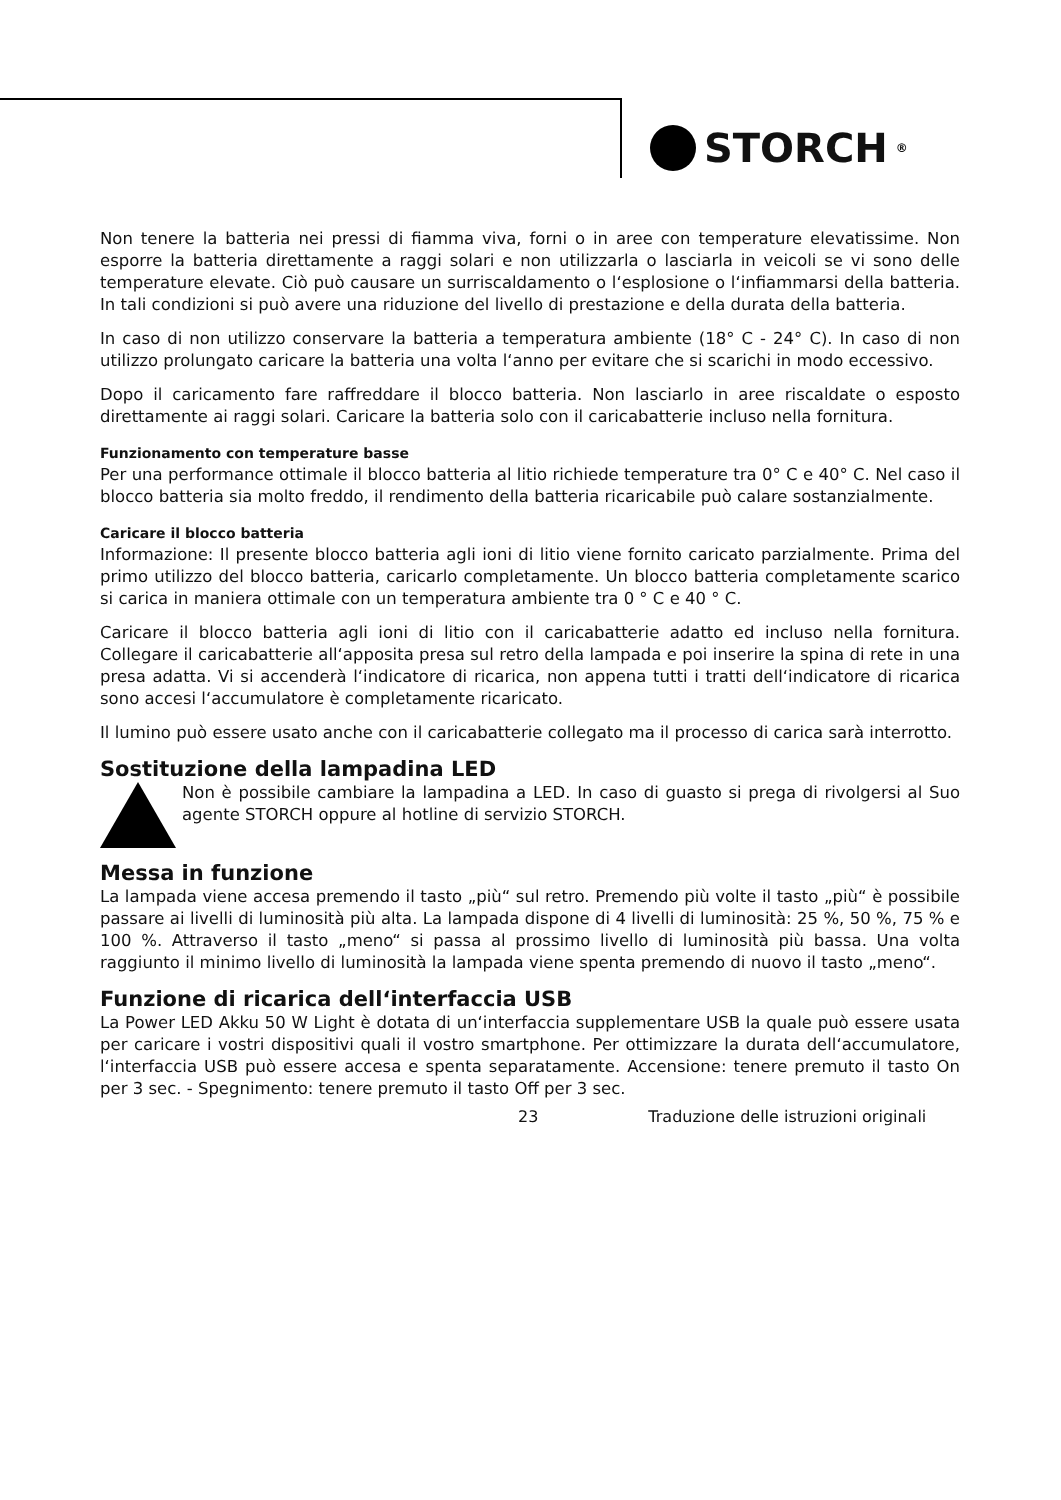STORCH<sup>®</sup>
Non tenere la batteria nei pressi di fiamma viva, forni o in aree con temperature elevatissime. Non esporre la batteria direttamente a raggi solari e non utilizzarla o lasciarla in veicoli se vi sono delle temperature elevate. Ciò può causare un surriscaldamento o l‘esplosione o l‘infiammarsi della batteria. In tali condizioni si può avere una riduzione del livello di prestazione e della durata della batteria.
In caso di non utilizzo conservare la batteria a temperatura ambiente (18° C - 24° C). In caso di non utilizzo prolungato caricare la batteria una volta l‘anno per evitare che si scarichi in modo eccessivo.
Dopo il caricamento fare raffreddare il blocco batteria. Non lasciarlo in aree riscaldate o esposto direttamente ai raggi solari. Caricare la batteria solo con il caricabatterie incluso nella fornitura.
Funzionamento con temperature basse
Per una performance ottimale il blocco batteria al litio richiede temperature tra 0° C e 40° C. Nel caso il blocco batteria sia molto freddo, il rendimento della batteria ricaricabile può calare sostanzialmente.
Caricare il blocco batteria
Informazione: Il presente blocco batteria agli ioni di litio viene fornito caricato parzialmente. Prima del primo utilizzo del blocco batteria, caricarlo completamente. Un blocco batteria completamente scarico si carica in maniera ottimale con un temperatura ambiente tra 0 ° C e 40 ° C.
Caricare il blocco batteria agli ioni di litio con il caricabatterie adatto ed incluso nella fornitura. Collegare il caricabatterie all‘apposita presa sul retro della lampada e poi inserire la spina di rete in una presa adatta. Vi si accenderà l‘indicatore di ricarica, non appena tutti i tratti dell‘indicatore di ricarica sono accesi l‘accumulatore è completamente ricaricato.
Il lumino può essere usato anche con il caricabatterie collegato ma il processo di carica sarà interrotto.
Sostituzione della lampadina LED
Non è possibile cambiare la lampadina a LED. In caso di guasto si prega di rivolgersi al Suo agente STORCH oppure al hotline di servizio STORCH.
Messa in funzione
La lampada viene accesa premendo il tasto „più“ sul retro. Premendo più volte il tasto „più“ è possibile passare ai livelli di luminosità più alta. La lampada dispone di 4 livelli di luminosità: 25 %, 50 %, 75 % e 100 %. Attraverso il tasto „meno“ si passa al prossimo livello di luminosità più bassa. Una volta raggiunto il minimo livello di luminosità la lampada viene spenta premendo di nuovo il tasto „meno“.
Funzione di ricarica dell‘interfaccia USB
La Power LED Akku 50 W Light è dotata di un‘interfaccia supplementare USB la quale può essere usata per caricare i vostri dispositivi quali il vostro smartphone. Per ottimizzare la durata dell‘accumulatore, l‘interfaccia USB può essere accesa e spenta separatamente. Accensione: tenere premuto il tasto On per 3 sec. - Spegnimento: tenere premuto il tasto Off per 3 sec.
23 Traduzione delle istruzioni originali